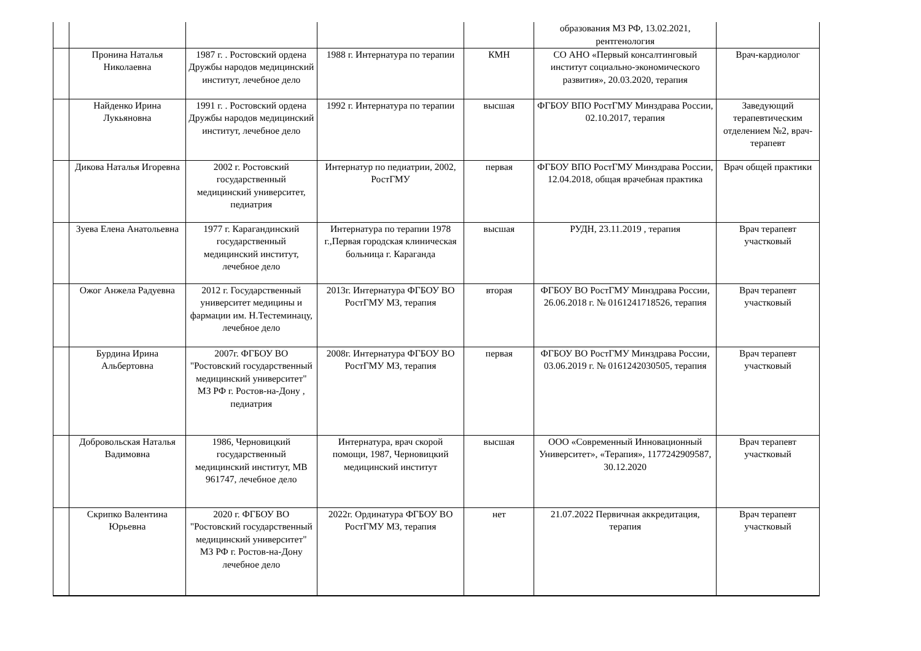| | | | | | образования МЗ РФ, 13.02.2021, рентгенология | |
| | Пронина Наталья Николаевна | 1987 г. . Ростовский ордена Дружбы народов медицинский институт, лечебное дело | 1988 г. Интернатура по терапии | КМН | СО АНО «Первый консалтинговый институт социально-экономического развития», 20.03.2020, терапия | Врач-кардиолог |
| | Найденко Ирина Лукьяновна | 1991 г. . Ростовский ордена Дружбы народов медицинский институт, лечебное дело | 1992 г. Интернатура по терапии | высшая | ФГБОУ ВПО РостГМУ Минздрава России, 02.10.2017, терапия | Заведующий терапевтическим отделением №2, врач-терапевт |
| | Дикова Наталья Игоревна | 2002 г. Ростовский государственный медицинский университет, педиатрия | Интернатур по педиатрии, 2002, РостГМУ | первая | ФГБОУ ВПО РостГМУ Минздрава России, 12.04.2018, общая врачебная практика | Врач общей практики |
| | Зуева Елена Анатольевна | 1977 г. Карагандинский государственный медицинский институт, лечебное дело | Интернатура по терапии 1978 г.,Первая городская клиническая больница г. Караганда | высшая | РУДН, 23.11.2019 , терапия | Врач терапевт участковый |
| | Ожог Анжела Радуевна | 2012 г. Государственный университет медицины и фармации им. Н.Тестеминацу, лечебное дело | 2013г. Интернатура ФГБОУ ВО РостГМУ МЗ, терапия | вторая | ФГБОУ ВО РостГМУ Минздрава России, 26.06.2018 г. № 0161241718526, терапия | Врач терапевт участковый |
| | Бурдина Ирина Альбертовна | 2007г. ФГБОУ ВО "Ростовский государственный медицинский университет" МЗ РФ г. Ростов-на-Дону , педиатрия | 2008г. Интернатура ФГБОУ ВО РостГМУ МЗ, терапия | первая | ФГБОУ ВО РостГМУ Минздрава России, 03.06.2019 г. № 0161242030505, терапия | Врач терапевт участковый |
| | Добровольская Наталья Вадимовна | 1986, Черновицкий государственный медицинский институт, МВ 961747, лечебное дело | Интернатура, врач скорой помощи, 1987, Черновицкий медицинский институт | высшая | ООО «Современный Инновационный Университет», «Терапия», 1177242909587, 30.12.2020 | Врач терапевт участковый |
| | Скрипко Валентина Юрьевна | 2020 г. ФГБОУ ВО "Ростовский государственный медицинский университет" МЗ РФ г. Ростов-на-Дону лечебное дело | 2022г. Ординатура ФГБОУ ВО РостГМУ МЗ, терапия | нет | 21.07.2022 Первичная аккредитация, терапия | Врач терапевт участковый |